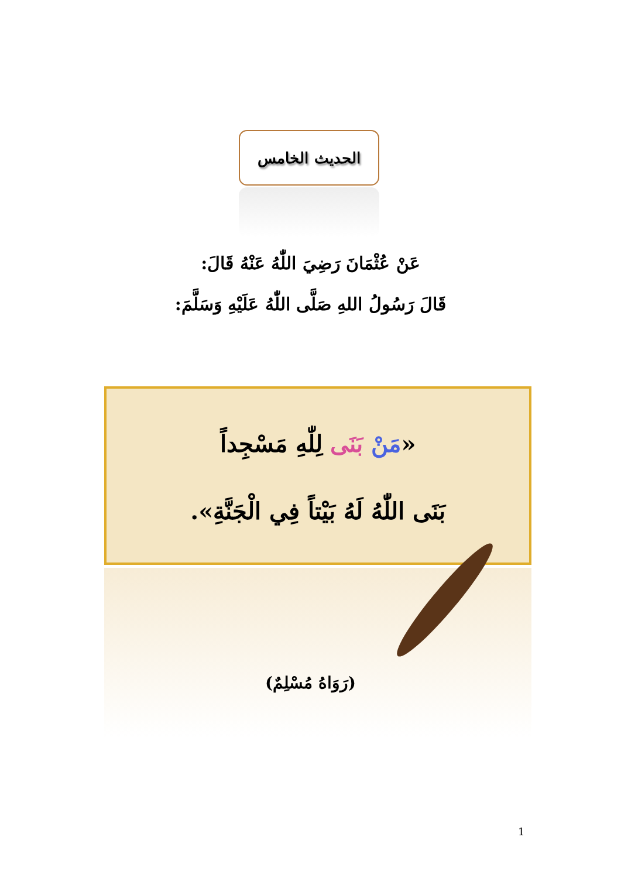الحديث الخامس
عَنْ عُثْمَانَ رَضِيَ اللّٰهُ عَنْهُ قَالَ:
قَالَ رَسُولُ اللهِ صَلَّى اللّٰهُ عَلَيْهِ وَسَلَّمَ:
«مَنْ بَنَى لِلّٰهِ مَسْجِداً
بَنَى اللّٰهُ لَهُ بَيْتاً فِي الْجَنَّةِ».
(رَوَاهُ مُسْلِمٌ)
1